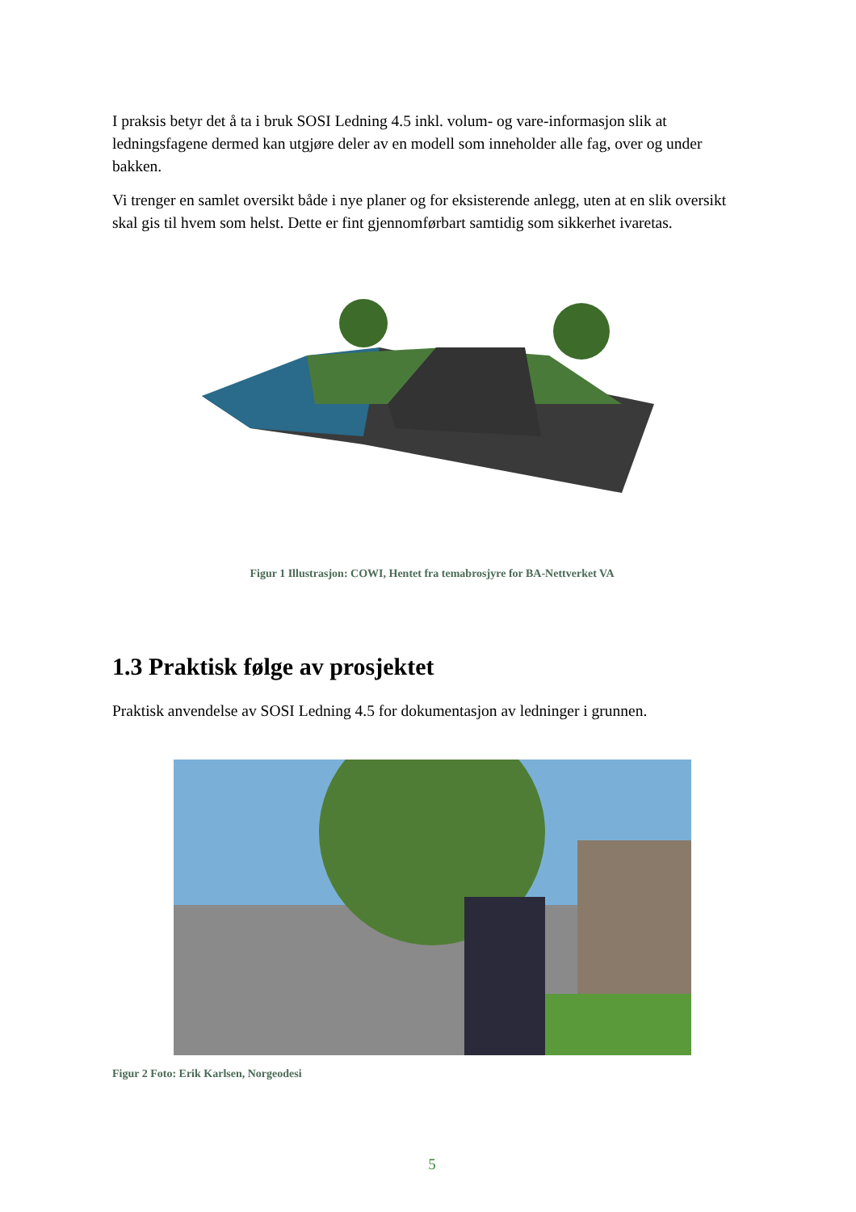I praksis betyr det å ta i bruk SOSI Ledning 4.5 inkl. volum- og vare-informasjon slik at ledningsfagene dermed kan utgjøre deler av en modell som inneholder alle fag, over og under bakken.
Vi trenger en samlet oversikt både i nye planer og for eksisterende anlegg, uten at en slik oversikt skal gis til hvem som helst. Dette er fint gjennomførbart samtidig som sikkerhet ivaretas.
Figur 1 Illustrasjon: COWI, Hentet fra temabrosjyre for BA-Nettverket VA
1.3 Praktisk følge av prosjektet
Praktisk anvendelse av SOSI Ledning 4.5 for dokumentasjon av ledninger i grunnen.
Figur 2 Foto: Erik Karlsen, Norgeodesi
5